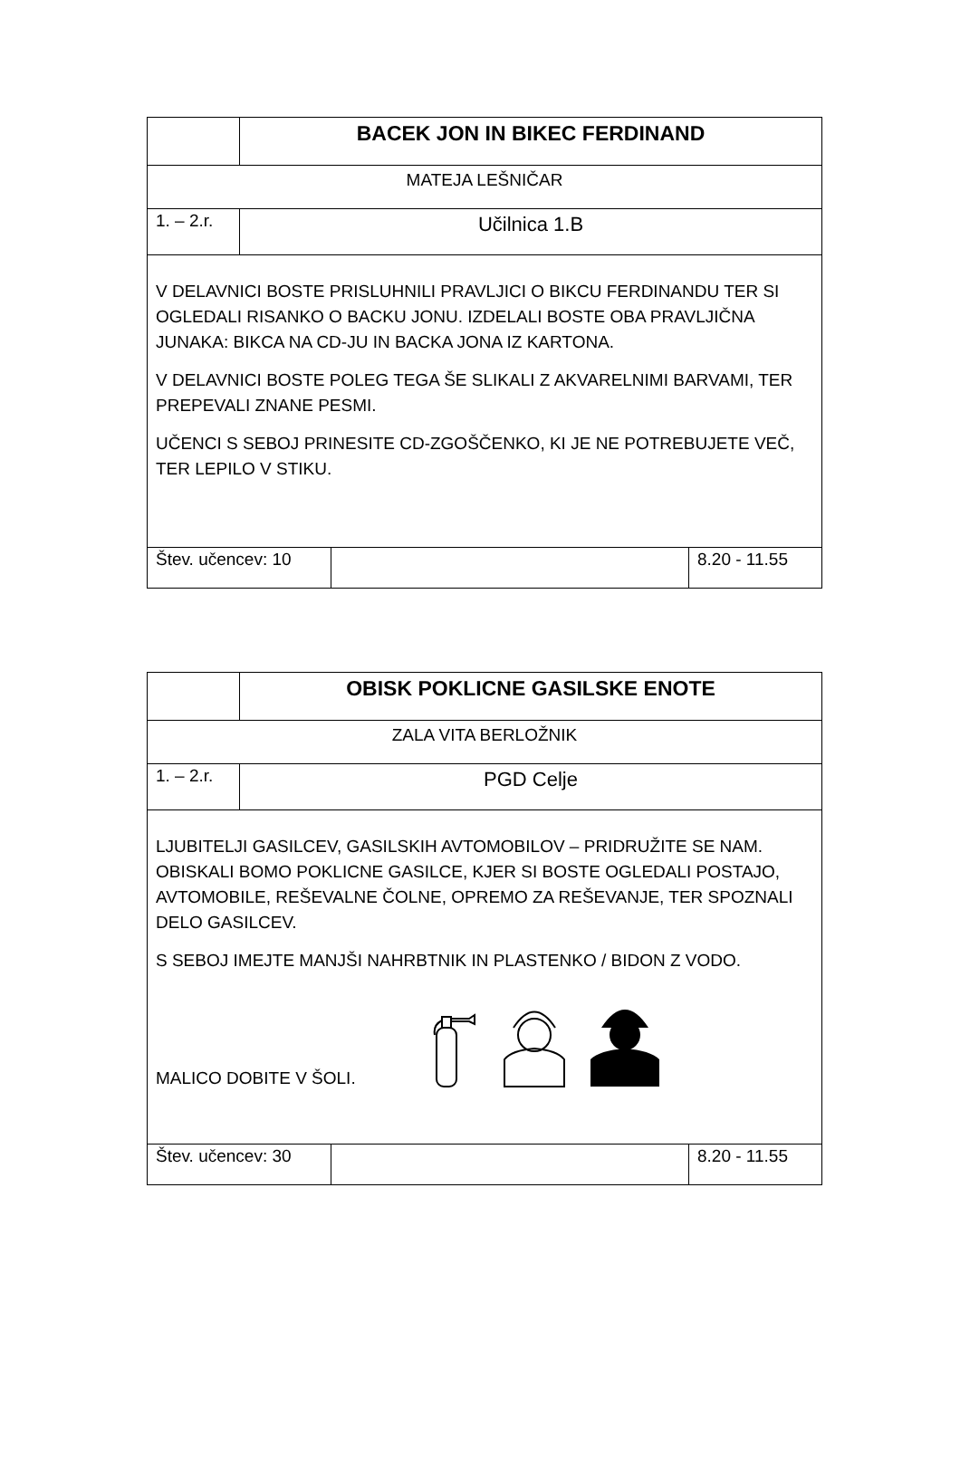| | BACEK JON IN BIKEC FERDINAND | | |
| MATEJA LEŠNIČAR | | | |
| 1. – 2.r. | Učilnica 1.B | | |
| V DELAVNICI BOSTE PRISLUHNILI PRAVLJICI O BIKCU FERDINANDU TER SI OGLEDALI RISANKO O BACKU JONU. IZDELALI BOSTE OBA PRAVLJIČNA JUNAKA: BIKCA NA CD-JU IN BACKA JONA IZ KARTONA. V DELAVNICI BOSTE POLEG TEGA ŠE SLIKALI Z AKVARELNIMI BARVAMI, TER PREPEVALI ZNANE PESMI. UČENCI S SEBOJ PRINESITE CD-ZGOŠČENKO, KI JE NE POTREBUJETE VEČ, TER LEPILO V STIKU. | | | |
| Štev. učencev: 10 | | | 8.20 - 11.55 |
| | OBISK POKLICNE GASILSKE ENOTE | | |
| ZALA VITA BERLOŽNIK | | | |
| 1. – 2.r. | PGD Celje | | |
| LJUBITELJI GASILCEV, GASILSKIH AVTOMOBILOV – PRIDRUŽITE SE NAM. OBISKALI BOMO POKLICNE GASILCE, KJER SI BOSTE OGLEDALI POSTAJO, AVTOMOBILE, REŠEVALNE ČOLNE, OPREMO ZA REŠEVANJE, TER SPOZNALI DELO GASILCEV. S SEBOJ IMEJTE MANJŠI NAHRBTNIK IN PLASTENKO / BIDON Z VODO. MALICO DOBITE V ŠOLI. | | | |
| Štev. učencev: 30 | | | 8.20 - 11.55 |